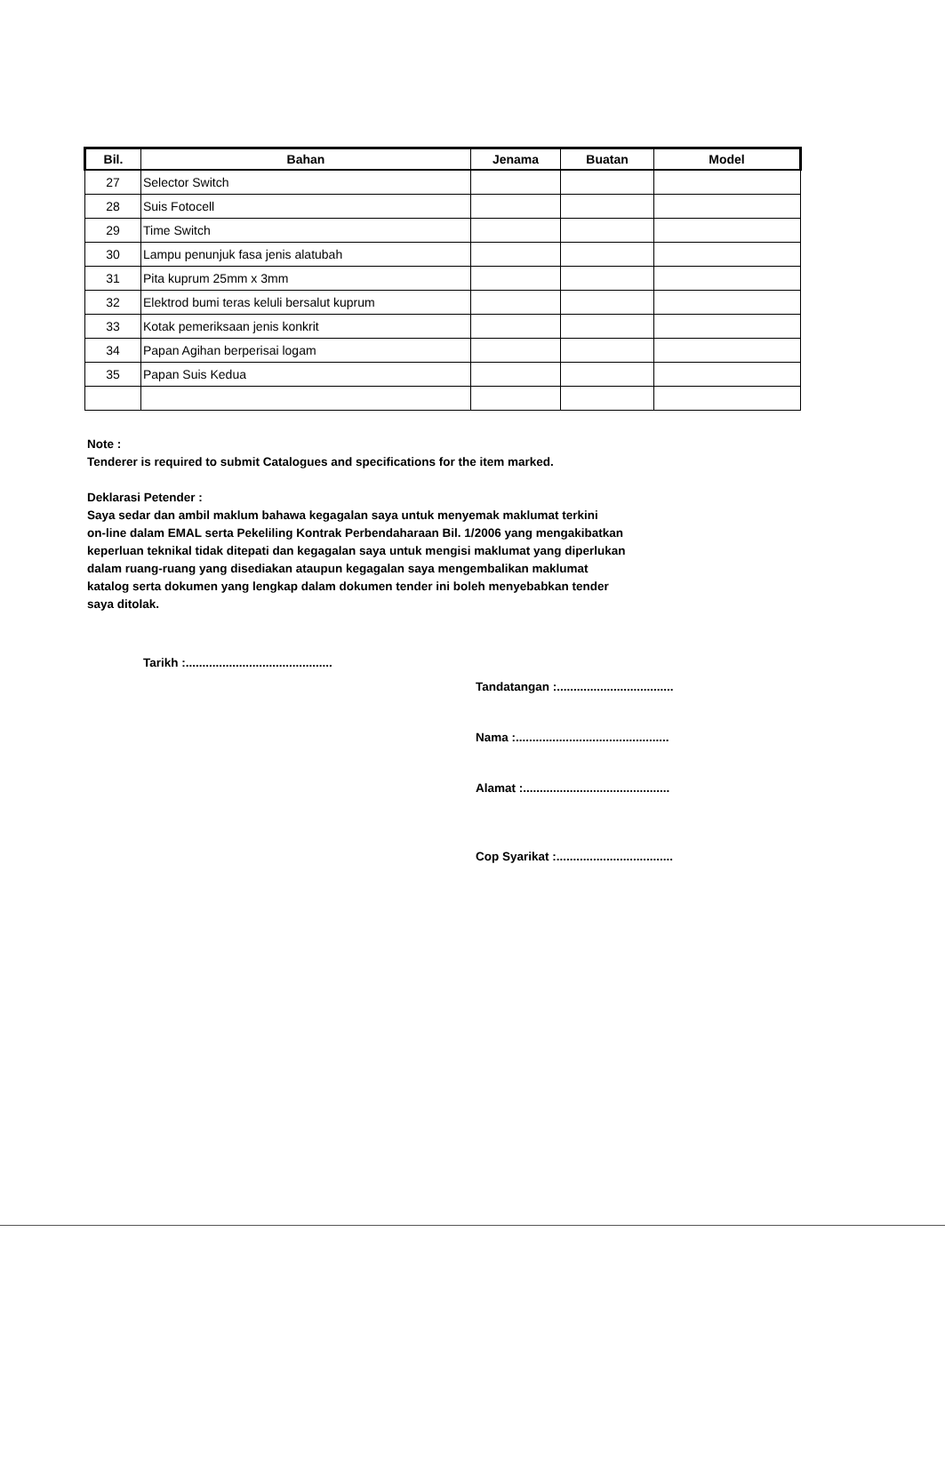| Bil. | Bahan | Jenama | Buatan | Model |
| --- | --- | --- | --- | --- |
| 27 | Selector Switch | | | |
| 28 | Suis Fotocell | | | |
| 29 | Time Switch | | | |
| 30 | Lampu penunjuk fasa jenis alatubah | | | |
| 31 | Pita kuprum 25mm x 3mm | | | |
| 32 | Elektrod bumi teras keluli bersalut kuprum | | | |
| 33 | Kotak pemeriksaan jenis konkrit | | | |
| 34 | Papan Agihan berperisai logam | | | |
| 35 | Papan Suis Kedua | | | |
Note :
Tenderer is required to submit Catalogues and specifications for the item marked.
Deklarasi Petender :
Saya sedar dan ambil maklum bahawa kegagalan saya untuk menyemak maklumat terkini
on-line dalam EMAL serta Pekeliling Kontrak Perbendaharaan Bil. 1/2006 yang mengakibatkan
keperluan teknikal tidak ditepati dan kegagalan saya untuk mengisi maklumat yang diperlukan
dalam ruang-ruang yang disediakan ataupun kegagalan saya mengembalikan maklumat
katalog serta dokumen yang lengkap dalam dokumen tender ini boleh menyebabkan tender
saya ditolak.
Tarikh :............................................
Tandatangan :...................................
Nama :..............................................
Alamat :............................................
Cop Syarikat :...................................